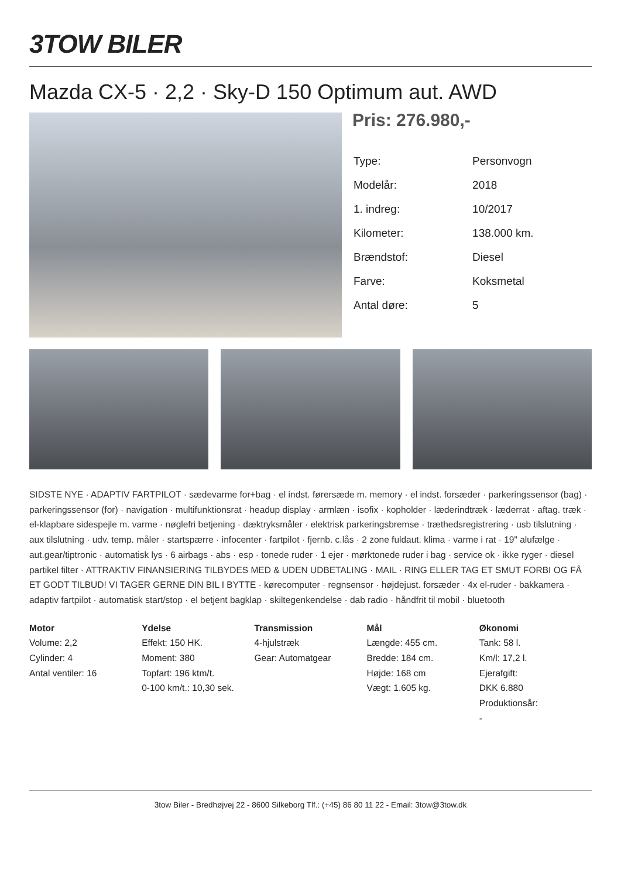3TOW BILER
Mazda CX-5 · 2,2 · Sky-D 150 Optimum aut. AWD
Pris: 276.980,-
| Type: | Personvogn |
| Modelår: | 2018 |
| 1. indreg: | 10/2017 |
| Kilometer: | 138.000 km. |
| Brændstof: | Diesel |
| Farve: | Koksmetal |
| Antal døre: | 5 |
SIDSTE NYE · ADAPTIV FARTPILOT · sædevarme for+bag · el indst. førersæde m. memory · el indst. forsæder · parkeringssensor (bag) · parkeringssensor (for) · navigation · multifunktionsrat · headup display · armlæn · isofix · kopholder · læderindtræk · læderrat · aftag. træk · el-klapbare sidespejle m. varme · nøglefri betjening · dæktryksmåler · elektrisk parkeringsbremse · træthedsregistrering · usb tilslutning · aux tilslutning · udv. temp. måler · startspærre · infocenter · fartpilot · fjernb. c.lås · 2 zone fuldaut. klima · varme i rat · 19" alufælge · aut.gear/tiptronic · automatisk lys · 6 airbags · abs · esp · tonede ruder · 1 ejer · mørktonede ruder i bag · service ok · ikke ryger · diesel partikel filter · ATTRAKTIV FINANSIERING TILBYDES MED & UDEN UDBETALING · MAIL · RING ELLER TAG ET SMUT FORBI OG FÅ ET GODT TILBUD! VI TAGER GERNE DIN BIL I BYTTE · kørecomputer · regnsensor · højdejust. forsæder · 4x el-ruder · bakkamera · adaptiv fartpilot · automatisk start/stop · el betjent bagklap · skiltegenkendelse · dab radio · håndfrit til mobil · bluetooth
Motor
Volume: 2,2
Cylinder: 4
Antal ventiler: 16
Ydelse
Effekt: 150 HK.
Moment: 380
Topfart: 196 ktm/t.
0-100 km/t.: 10,30 sek.
Transmission
4-hjulstræk
Gear: Automatgear
Mål
Længde: 455 cm.
Bredde: 184 cm.
Højde: 168 cm
Vægt: 1.605 kg.
Økonomi
Tank: 58 l.
Km/l: 17,2 l.
Ejerafgift:
DKK 6.880
Produktionsår:
-
3tow Biler - Bredhøjvej 22 - 8600 Silkeborg Tlf.: (+45) 86 80 11 22 - Email: 3tow@3tow.dk